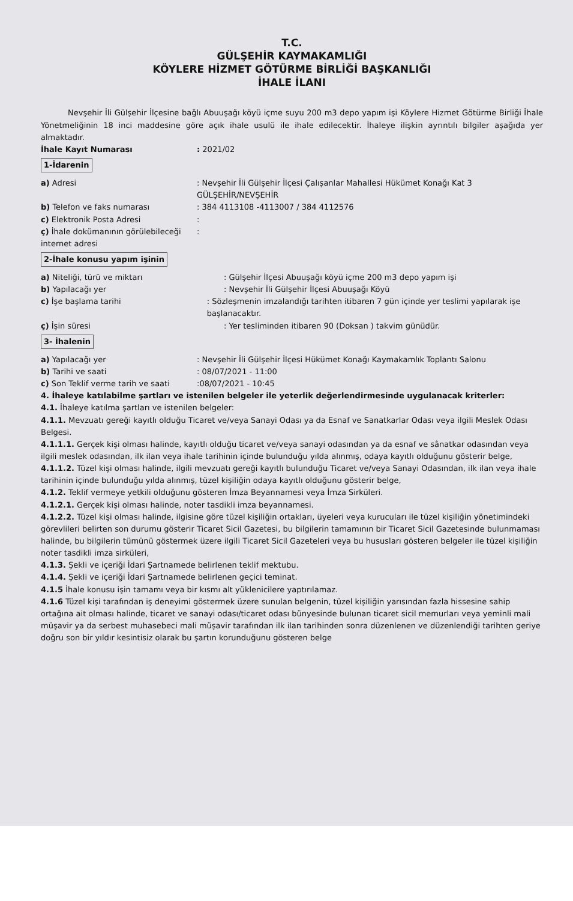T.C.
GÜLŞEHİR KAYMAKAMLIĞI
KÖYLERE HİZMET GÖTÜRME BİRLİĞİ BAŞKANLIĞI
İHALE İLANI
Nevşehir İli Gülşehir İlçesine bağlı Abuuşağı köyü içme suyu 200 m3 depo yapım işi Köylere Hizmet Götürme Birliği İhale Yönetmeliğinin 18 inci maddesine göre açık ihale usulü ile ihale edilecektir. İhaleye ilişkin ayrıntılı bilgiler aşağıda yer almaktadır.
İhale Kayıt Numarası : 2021/02
1-İdarenin
a) Adresi : Nevşehir İli Gülşehir İlçesi Çalışanlar Mahallesi Hükümet Konağı Kat 3
GÜLŞEHİR/NEVŞEHİR
b) Telefon ve faks numarası : 384 4113108 -4113007 / 384 4112576
c) Elektronik Posta Adresi :
ç) İhale dokümanının görülebileceği internet adresi
:
2-İhale konusu yapım işinin
a) Niteliği, türü ve miktarı : Gülşehir İlçesi Abuuşağı köyü içme 200 m3 depo yapım işi
b) Yapılacağı yer : Nevşehir İli Gülşehir İlçesi Abuuşağı Köyü
c) İşe başlama tarihi : Sözleşmenin imzalandığı tarihten itibaren 7 gün içinde yer teslimi yapılarak işe başlanacaktır.
ç) İşin süresi : Yer tesliminden itibaren 90 (Doksan ) takvim günüdür.
3- İhalenin
a) Yapılacağı yer : Nevşehir İli Gülşehir İlçesi Hükümet Konağı Kaymakamlık Toplantı Salonu
b) Tarihi ve saati : 08/07/2021 - 11:00
c) Son Teklif verme tarih ve saati
:08/07/2021 - 10:45
4. İhaleye katılabilme şartları ve istenilen belgeler ile yeterlik değerlendirmesinde uygulanacak kriterler:
4.1. İhaleye katılma şartları ve istenilen belgeler:
4.1.1. Mevzuatı gereği kayıtlı olduğu Ticaret ve/veya Sanayi Odası ya da Esnaf ve Sanatkarlar Odası veya ilgili Meslek Odası Belgesi.
4.1.1.1. Gerçek kişi olması halinde, kayıtlı olduğu ticaret ve/veya sanayi odasından ya da esnaf ve sânatkar odasından veya ilgili meslek odasından, ilk ilan veya ihale tarihinin içinde bulunduğu yılda alınmış, odaya kayıtlı olduğunu gösterir belge,
4.1.1.2. Tüzel kişi olması halinde, ilgili mevzuatı gereği kayıtlı bulunduğu Ticaret ve/veya Sanayi Odasından, ilk ilan veya ihale tarihinin içinde bulunduğu yılda alınmış, tüzel kişiliğin odaya kayıtlı olduğunu gösterir belge,
4.1.2. Teklif vermeye yetkili olduğunu gösteren İmza Beyannamesi veya İmza Sirküleri.
4.1.2.1. Gerçek kişi olması halinde, noter tasdikli imza beyannamesi.
4.1.2.2. Tüzel kişi olması halinde, ilgisine göre tüzel kişiliğin ortakları, üyeleri veya kurucuları ile tüzel kişiliğin yönetimindeki görevlileri belirten son durumu gösterir Ticaret Sicil Gazetesi, bu bilgilerin tamamının bir Ticaret Sicil Gazetesinde bulunmaması halinde, bu bilgilerin tümünü göstermek üzere ilgili Ticaret Sicil Gazeteleri veya bu hususları gösteren belgeler ile tüzel kişiliğin noter tasdikli imza sirküleri,
4.1.3. Şekli ve içeriği İdari Şartnamede belirlenen teklif mektubu.
4.1.4. Şekli ve içeriği İdari Şartnamede belirlenen geçici teminat.
4.1.5 İhale konusu işin tamamı veya bir kısmı alt yüklenicilere yaptırılamaz.
4.1.6 Tüzel kişi tarafından iş deneyimi göstermek üzere sunulan belgenin, tüzel kişiliğin yarısından fazla hissesine sahip ortağına ait olması halinde, ticaret ve sanayi odası/ticaret odası bünyesinde bulunan ticaret sicil memurları veya yeminli mali müşavir ya da serbest muhasebeci mali müşavir tarafından ilk ilan tarihinden sonra düzenlenen ve düzenlendiği tarihten geriye doğru son bir yıldır kesintisiz olarak bu şartın korunduğunu gösteren belge